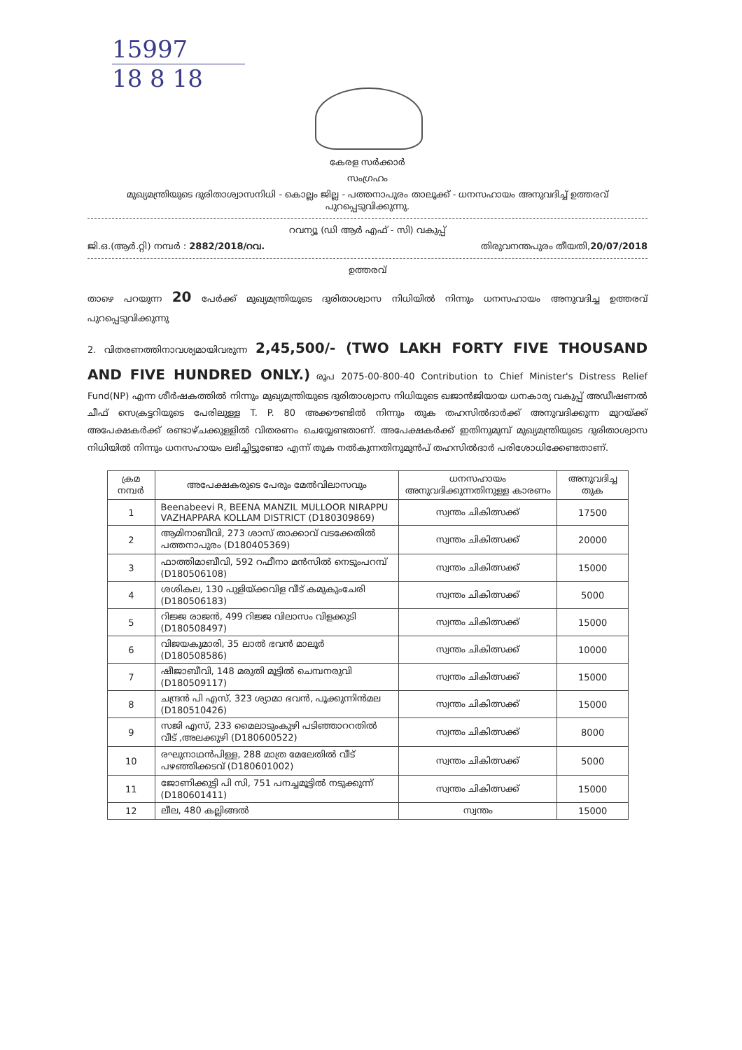15997
18 8 18
കേരള സർക്കാർ
സംഗ്രഹം
മുഖ്യമന്ത്രിയുടെ ദുരിതാശ്വാസനിധി - കൊല്ലം ജില്ല - പത്തനാപുരം താലൂക്ക് - ധനസഹായം അനുവദിച്ച് ഉത്തരവ് പുറപ്പെടുവിക്കുന്നു.
റവന്യൂ (ഡി ആർ എഫ് - സി) വകുപ്പ്
ജി.ഒ.(ആർ.റ്റി) നമ്പർ : 2882/2018/റവ. തിരുവനന്തപുരം തീയതി,20/07/2018
ഉത്തരവ്
താഴെ പറയുന്ന 20 പേർക്ക് മുഖ്യമന്ത്രിയുടെ ദുരിതാശ്വാസ നിധിയിൽ നിന്നും ധനസഹായം അനുവദിച്ച ഉത്തരവ് പുറപ്പെടുവിക്കുന്നു
2. വിതരണത്തിനാവശ്യമായിവരുന്ന 2,45,500/- (TWO LAKH FORTY FIVE THOUSAND AND FIVE HUNDRED ONLY.) രൂപ 2075-00-800-40 Contribution to Chief Minister's Distress Relief Fund(NP) എന്ന ശീർഷകത്തിൽ നിന്നും മുഖ്യമന്ത്രിയുടെ ദുരിതാശ്വാസ നിധിയുടെ ഖജാൻജിയായ ധനകാര്യ വകുപ്പ് അഡീഷണൽ ചീഫ് സെക്രട്ടറിയുടെ പേരിലുള്ള T. P. 80 അക്കൗണ്ടിൽ നിന്നും തുക തഹസിൽദാർക്ക് അനുവദിക്കുന്ന മുറയ്ക്ക് അപേക്ഷകർക്ക് രണ്ടാഴ്ചക്കുള്ളിൽ വിതരണം ചെയ്യേണ്ടതാണ്. അപേക്ഷകർക്ക് ഇതിനുമുമ്പ് മുഖ്യമന്ത്രിയുടെ ദുരിതാശ്വാസ നിധിയിൽ നിന്നും ധനസഹായം ലഭിച്ചിട്ടുണ്ടോ എന്ന് തുക നൽകുന്നതിനുമുൻപ് തഹസിൽദാർ പരിശോധിക്കേണ്ടതാണ്.
| ക്രമ നമ്പർ | അപേക്ഷകരുടെ പേരും മേൽവിലാസവും | ധനസഹായം അനുവദിക്കുന്നതിനുള്ള കാരണം | അനുവദിച്ച തുക |
| --- | --- | --- | --- |
| 1 | Beenabeevi R, BEENA MANZIL MULLOOR NIRAPPU VAZHAPPARA KOLLAM DISTRICT (D180309869) | സ്വന്തം ചികിത്സക്ക് | 17500 |
| 2 | ആമിനാബീവി, 273 ശാസ് താക്കാവ് വടക്കേതിൽ പത്തനാപുരം (D180405369) | സ്വന്തം ചികിത്സക്ക് | 20000 |
| 3 | ഫാത്തിമാബീവി, 592 റഫീനാ മൻസിൽ നെടുംപറമ്പ് (D180506108) | സ്വന്തം ചികിത്സക്ക് | 15000 |
| 4 | ശശികല, 130 പുളിയ്ക്കവിള വീട് കമുകുംചേരി (D180506183) | സ്വന്തം ചികിത്സക്ക് | 5000 |
| 5 | റിജ്ജ രാജൻ, 499 റിജ്ജ വിലാസം വിളക്കുടി (D180508497) | സ്വന്തം ചികിത്സക്ക് | 15000 |
| 6 | വിജയകുമാരി, 35 ലാൽ ഭവൻ മാലൂർ (D180508586) | സ്വന്തം ചികിത്സക്ക് | 10000 |
| 7 | ഷീജാബീവി, 148 മരുതി മൂട്ടിൽ ചെമ്പനരുവി (D180509117) | സ്വന്തം ചികിത്സക്ക് | 15000 |
| 8 | ചന്ദ്രൻ പി എസ്, 323 ശ്യാമാ ഭവൻ, പൂക്കുന്നിൻമല (D180510426) | സ്വന്തം ചികിത്സക്ക് | 15000 |
| 9 | സജി എസ്, 233 മൈലാടുംകുഴി പടിഞ്ഞാററതിൽ വീട് ,അലക്കുഴി (D180600522) | സ്വന്തം ചികിത്സക്ക് | 8000 |
| 10 | രഘുനാഥൻപിള്ള, 288 മാത്ര മേലേതിൽ വീട് പഴഞ്ഞിക്കടവ് (D180601002) | സ്വന്തം ചികിത്സക്ക് | 5000 |
| 11 | ജോണിക്കുട്ടി പി സി, 751 പനച്ചമൂട്ടിൽ നടുക്കുന്ന് (D180601411) | സ്വന്തം ചികിത്സക്ക് | 15000 |
| 12 | ലീല, 480 കല്ലിങ്ങൽ | സ്വന്തം | 15000 |